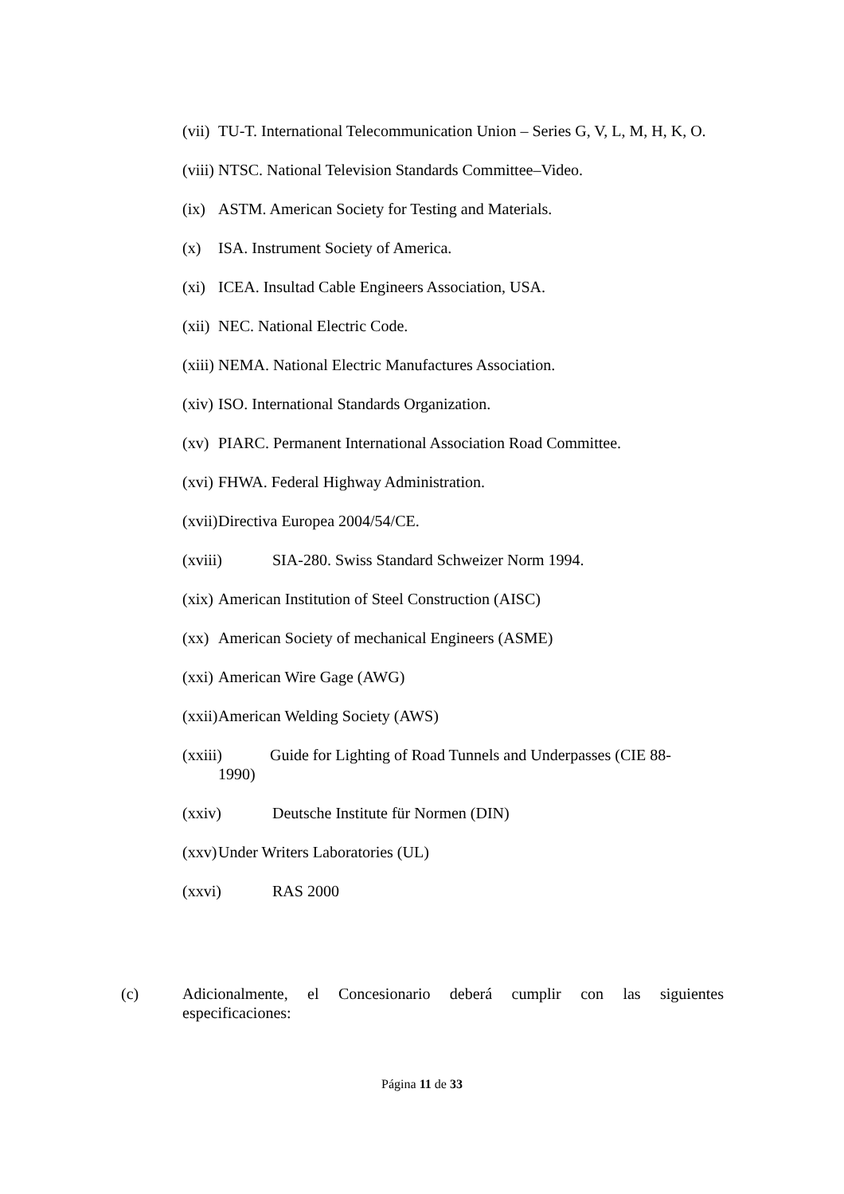(vii) TU-T. International Telecommunication Union – Series G, V, L, M, H, K, O.
(viii) NTSC. National Television Standards Committee–Video.
(ix) ASTM. American Society for Testing and Materials.
(x) ISA. Instrument Society of America.
(xi) ICEA. Insultad Cable Engineers Association, USA.
(xii) NEC. National Electric Code.
(xiii) NEMA. National Electric Manufactures Association.
(xiv) ISO. International Standards Organization.
(xv) PIARC. Permanent International Association Road Committee.
(xvi) FHWA. Federal Highway Administration.
(xvii) Directiva Europea 2004/54/CE.
(xviii) SIA-280. Swiss Standard Schweizer Norm 1994.
(xix) American Institution of Steel Construction (AISC)
(xx) American Society of mechanical Engineers (ASME)
(xxi) American Wire Gage (AWG)
(xxii) American Welding Society (AWS)
(xxiii) Guide for Lighting of Road Tunnels and Underpasses (CIE 88-
1990)
(xxiv) Deutsche Institute für Normen (DIN)
(xxv) Under Writers Laboratories (UL)
(xxvi) RAS 2000
(c) Adicionalmente, el Concesionario deberá cumplir con las siguientes especificaciones:
Página 11 de 33